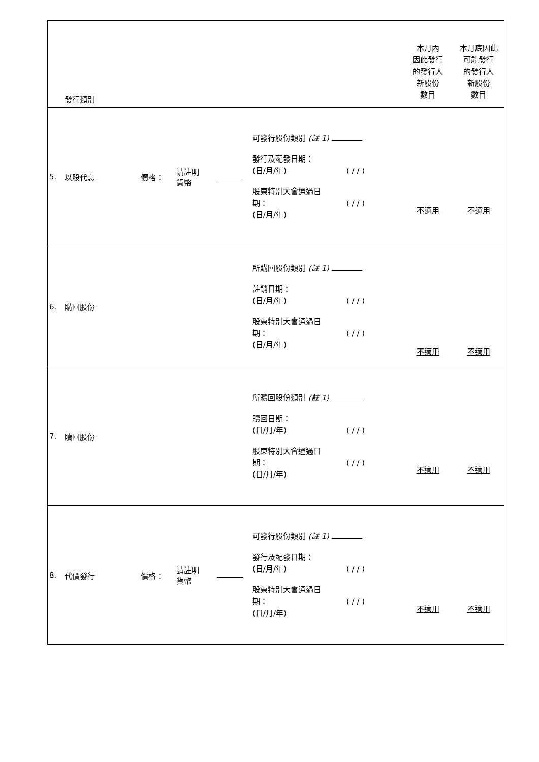| | 發行類別 | | | | | 本月內 因此發行 的發行人 新股份 數目 | 本月底因此 可能發行 的發行人 新股份 數目 |
| --- | --- | --- | --- | --- | --- | --- | --- |
| 5. | 以股代息 | 價格： | 請註明 貨幣 | | 可發行股份類別 (註 1) 發行及配發日期： (日/月/年) ( / / ) 股東特別大會通過日 期： ( / / ) (日/月/年) | 不適用 | 不適用 |
| 6. | 購回股份 | | | | 所購回股份類別 (註 1) 註銷日期： (日/月/年) ( / / ) 股東特別大會通過日 期： ( / / ) (日/月/年) | 不適用 | 不適用 |
| 7. | 贖回股份 | | | | 所贖回股份類別 (註 1) 贖回日期： (日/月/年) ( / / ) 股東特別大會通過日 期： ( / / ) (日/月/年) | 不適用 | 不適用 |
| 8. | 代價發行 | 價格： | 請註明 貨幣 | | 可發行股份類別 (註 1) 發行及配發日期： (日/月/年) ( / / ) 股東特別大會通過日 期： ( / / ) (日/月/年) | 不適用 | 不適用 |